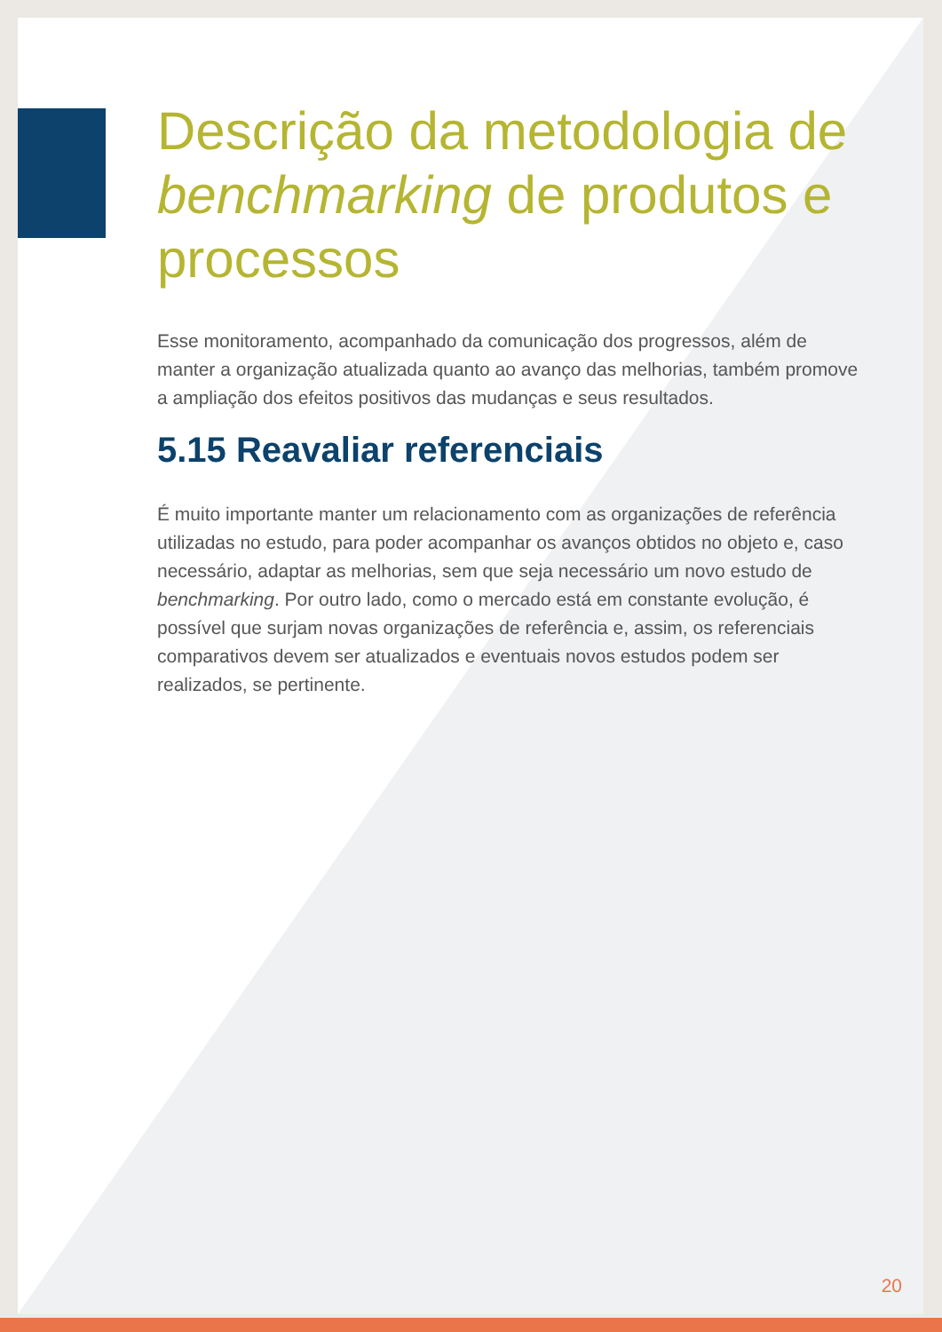Descrição da metodologia de benchmarking de produtos e processos
Esse monitoramento, acompanhado da comunicação dos progressos, além de manter a organização atualizada quanto ao avanço das melhorias, também promove a ampliação dos efeitos positivos das mudanças e seus resultados.
5.15 Reavaliar referenciais
É muito importante manter um relacionamento com as organizações de referência utilizadas no estudo, para poder acompanhar os avanços obtidos no objeto e, caso necessário, adaptar as melhorias, sem que seja necessário um novo estudo de benchmarking. Por outro lado, como o mercado está em constante evolução, é possível que surjam novas organizações de referência e, assim, os referenciais comparativos devem ser atualizados e eventuais novos estudos podem ser realizados, se pertinente.
20